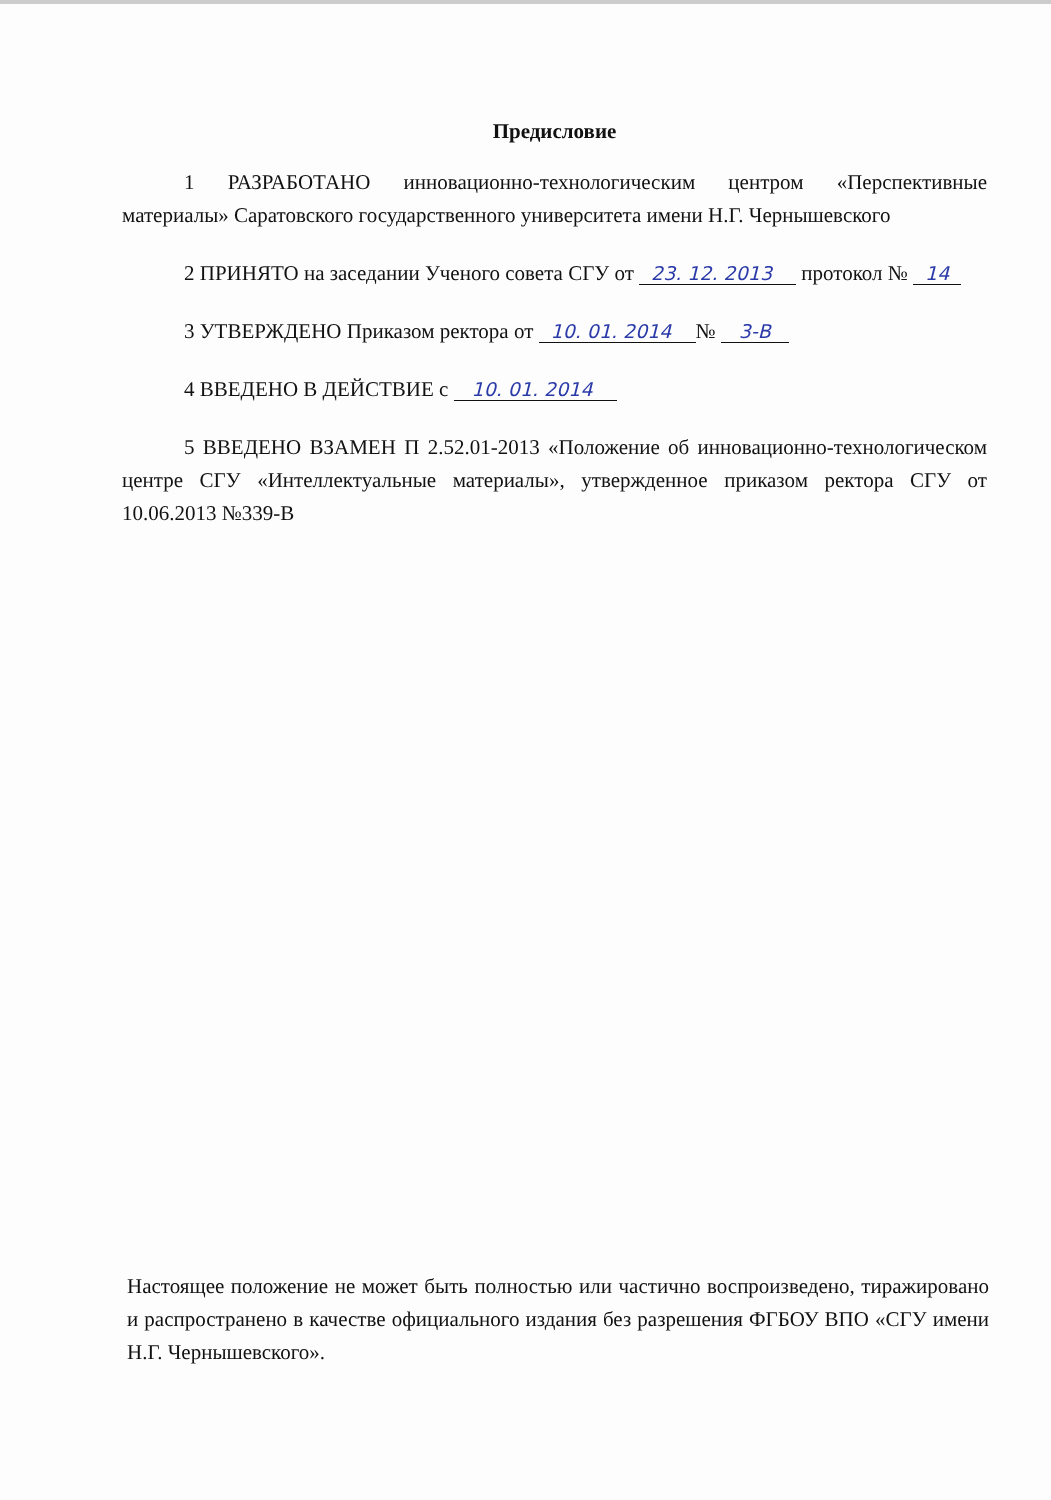Предисловие
1 РАЗРАБОТАНО инновационно-технологическим центром «Перспективные материалы» Саратовского государственного университета имени Н.Г. Чернышевского
2 ПРИНЯТО на заседании Ученого совета СГУ от 23. 12. 2013 протокол № 14
3 УТВЕРЖДЕНО Приказом ректора от 10. 01. 2014 № 3-В
4 ВВЕДЕНО В ДЕЙСТВИЕ с 10. 01. 2014
5 ВВЕДЕНО ВЗАМЕН П 2.52.01-2013 «Положение об инновационно-технологическом центре СГУ «Интеллектуальные материалы», утвержденное приказом ректора СГУ от 10.06.2013 №339-В
Настоящее положение не может быть полностью или частично воспроизведено, тиражировано и распространено в качестве официального издания без разрешения ФГБОУ ВПО «СГУ имени Н.Г. Чернышевского».